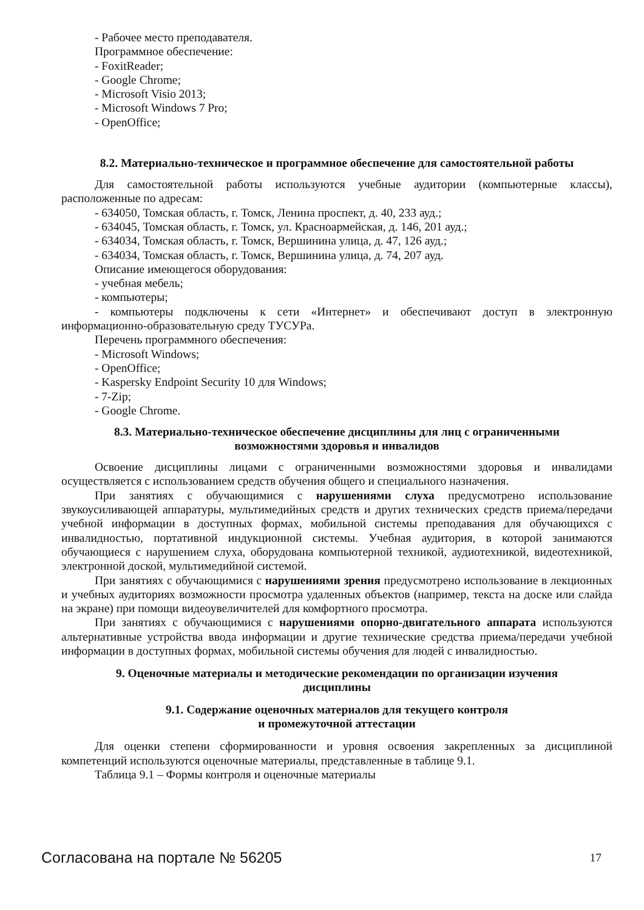- Рабочее место преподавателя.
Программное обеспечение:
- FoxitReader;
- Google Chrome;
- Microsoft Visio 2013;
- Microsoft Windows 7 Pro;
- OpenOffice;
8.2. Материально-техническое и программное обеспечение для самостоятельной работы
Для самостоятельной работы используются учебные аудитории (компьютерные классы), расположенные по адресам:
- 634050, Томская область, г. Томск, Ленина проспект, д. 40, 233 ауд.;
- 634045, Томская область, г. Томск, ул. Красноармейская, д. 146, 201 ауд.;
- 634034, Томская область, г. Томск, Вершинина улица, д. 47, 126 ауд.;
- 634034, Томская область, г. Томск, Вершинина улица, д. 74, 207 ауд.
Описание имеющегося оборудования:
- учебная мебель;
- компьютеры;
- компьютеры подключены к сети «Интернет» и обеспечивают доступ в электронную информационно-образовательную среду ТУСУРа.
Перечень программного обеспечения:
- Microsoft Windows;
- OpenOffice;
- Kaspersky Endpoint Security 10 для Windows;
- 7-Zip;
- Google Chrome.
8.3. Материально-техническое обеспечение дисциплины для лиц с ограниченными
возможностями здоровья и инвалидов
Освоение дисциплины лицами с ограниченными возможностями здоровья и инвалидами осуществляется с использованием средств обучения общего и специального назначения.
При занятиях с обучающимися с нарушениями слуха предусмотрено использование звукоусиливающей аппаратуры, мультимедийных средств и других технических средств приема/передачи учебной информации в доступных формах, мобильной системы преподавания для обучающихся с инвалидностью, портативной индукционной системы. Учебная аудитория, в которой занимаются обучающиеся с нарушением слуха, оборудована компьютерной техникой, аудиотехникой, видеотехникой, электронной доской, мультимедийной системой.
При занятиях с обучающимися с нарушениями зрения предусмотрено использование в лекционных и учебных аудиториях возможности просмотра удаленных объектов (например, текста на доске или слайда на экране) при помощи видеоувеличителей для комфортного просмотра.
При занятиях с обучающимися с нарушениями опорно-двигательного аппарата используются альтернативные устройства ввода информации и другие технические средства приема/передачи учебной информации в доступных формах, мобильной системы обучения для людей с инвалидностью.
9. Оценочные материалы и методические рекомендации по организации изучения
дисциплины
9.1. Содержание оценочных материалов для текущего контроля
и промежуточной аттестации
Для оценки степени сформированности и уровня освоения закрепленных за дисциплиной компетенций используются оценочные материалы, представленные в таблице 9.1.
Таблица 9.1 – Формы контроля и оценочные материалы
Согласована на портале № 56205 17